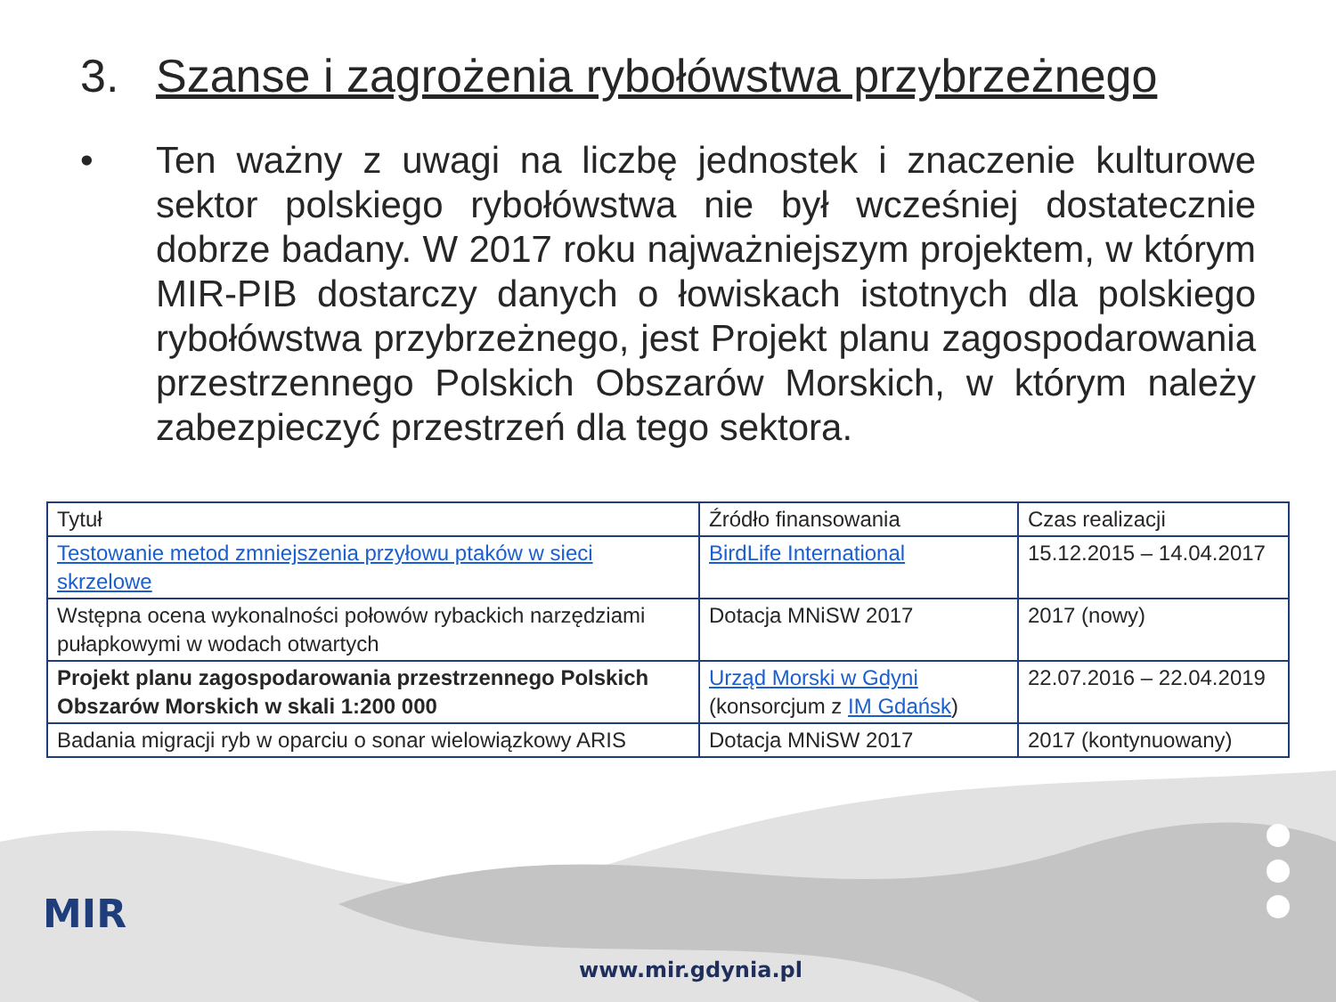3. Szanse i zagrożenia rybołówstwa przybrzeżnego
• Ten ważny z uwagi na liczbę jednostek i znaczenie kulturowe sektor polskiego rybołówstwa nie był wcześniej dostatecznie dobrze badany. W 2017 roku najważniejszym projektem, w którym MIR-PIB dostarczy danych o łowiskach istotnych dla polskiego rybołówstwa przybrzeżnego, jest Projekt planu zagospodarowania przestrzennego Polskich Obszarów Morskich, w którym należy zabezpieczyć przestrzeń dla tego sektora.
| Tytuł | Źródło finansowania | Czas realizacji |
| Testowanie metod zmniejszenia przyłowu ptaków w sieci skrzelowe | BirdLife International | 15.12.2015 – 14.04.2017 |
| Wstępna ocena wykonalności połowów rybackich narzędziami pułapkowymi w wodach otwartych | Dotacja MNiSW 2017 | 2017 (nowy) |
| Projekt planu zagospodarowania przestrzennego Polskich Obszarów Morskich w skali 1:200 000 | Urząd Morski w Gdyni (konsorcjum z IM Gdańsk ) | 22.07.2016 – 22.04.2019 |
| Badania migracji ryb w oparciu o sonar wielowiązkowy ARIS | Dotacja MNiSW 2017 | 2017 (kontynuowany) |
MIR
www.mir.gdynia.pl